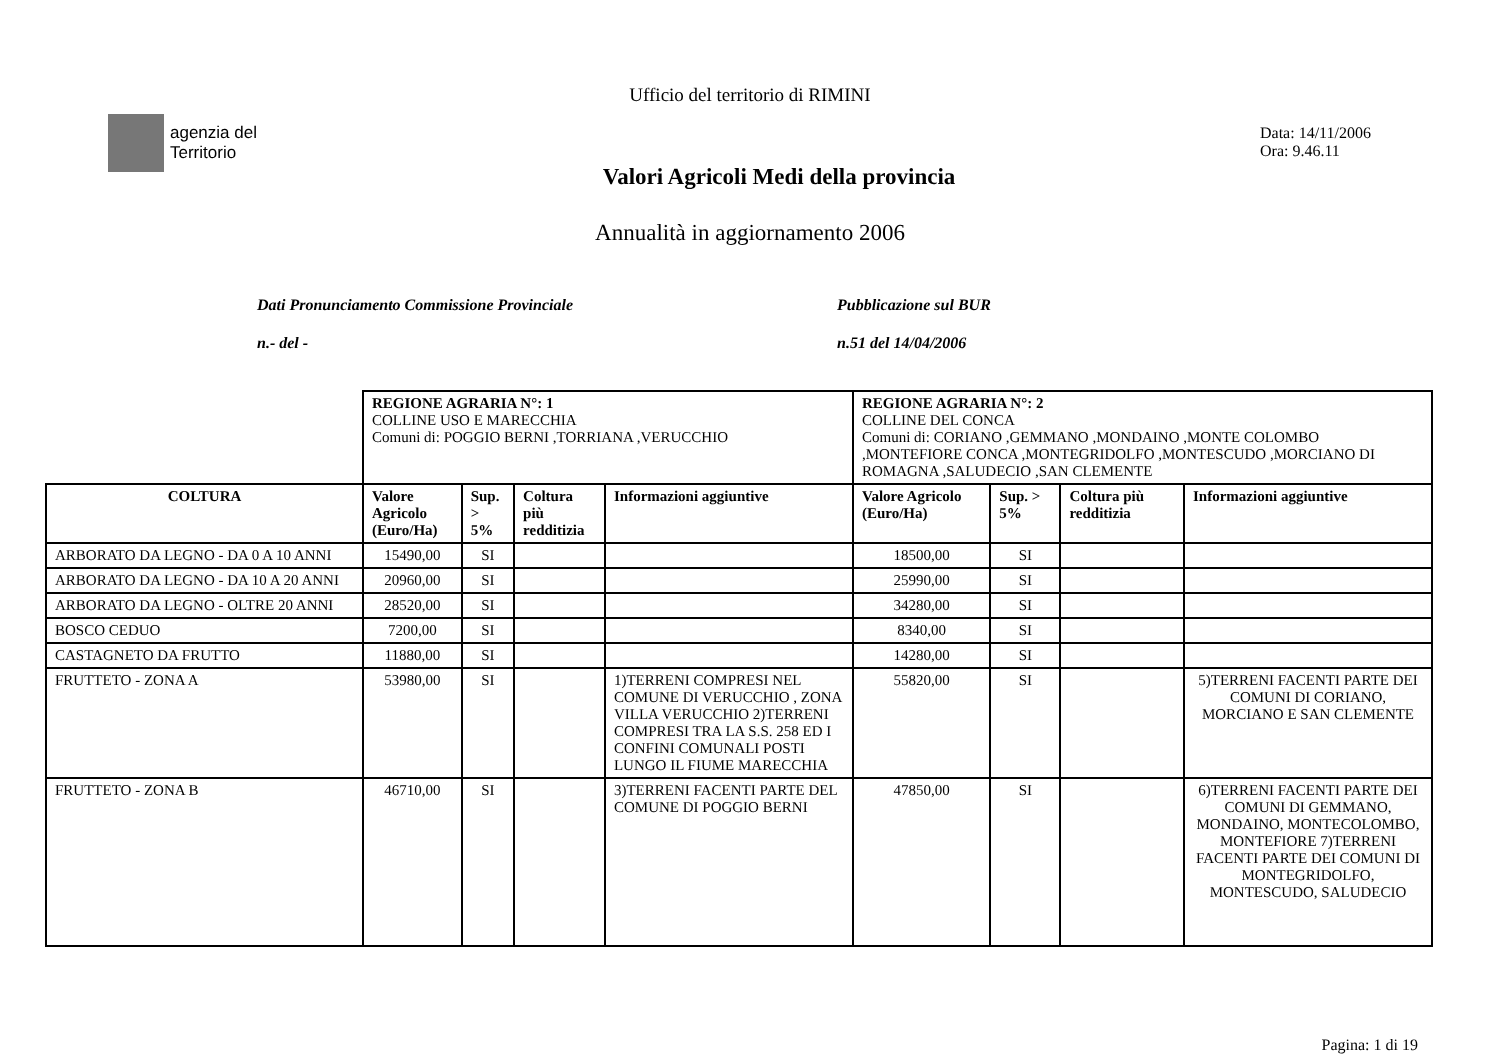Ufficio del territorio di RIMINI
agenzia del
Territorio
Valori Agricoli Medi della provincia
Data: 14/11/2006
Ora: 9.46.11
Annualità in aggiornamento 2006
Dati Pronunciamento Commissione Provinciale
n.- del -
Pubblicazione sul BUR
n.51 del 14/04/2006
| | REGIONE AGRARIA N°: 1 COLLINE USO E MARECCHIA Comuni di: POGGIO BERNI ,TORRIANA ,VERUCCHIO | | | | REGIONE AGRARIA N°: 2 COLLINE DEL CONCA Comuni di: CORIANO ,GEMMANO ,MONDAINO ,MONTE COLOMBO ,MONTEFIORE CONCA ,MONTEGRIDOLFO ,MONTESCUDO ,MORCIANO DI ROMAGNA ,SALUDECIO ,SAN CLEMENTE | | | |
| COLTURA | Valore Agricolo (Euro/Ha) | Sup. > 5% | Coltura più redditizia | Informazioni aggiuntive | Valore Agricolo (Euro/Ha) | Sup. > 5% | Coltura più redditizia | Informazioni aggiuntive |
| ARBORATO DA LEGNO - DA 0 A 10 ANNI | 15490,00 | SI | | | 18500,00 | SI | | |
| ARBORATO DA LEGNO - DA 10 A 20 ANNI | 20960,00 | SI | | | 25990,00 | SI | | |
| ARBORATO DA LEGNO - OLTRE 20 ANNI | 28520,00 | SI | | | 34280,00 | SI | | |
| BOSCO CEDUO | 7200,00 | SI | | | 8340,00 | SI | | |
| CASTAGNETO DA FRUTTO | 11880,00 | SI | | | 14280,00 | SI | | |
| FRUTTETO - ZONA A | 53980,00 | SI | | 1)TERRENI COMPRESI NEL COMUNE DI VERUCCHIO , ZONA VILLA VERUCCHIO 2)TERRENI COMPRESI TRA LA S.S. 258 ED I CONFINI COMUNALI POSTI LUNGO IL FIUME MARECCHIA | 55820,00 | SI | | 5)TERRENI FACENTI PARTE DEI COMUNI DI CORIANO, MORCIANO E SAN CLEMENTE |
| FRUTTETO - ZONA B | 46710,00 | SI | | 3)TERRENI FACENTI PARTE DEL COMUNE DI POGGIO BERNI | 47850,00 | SI | | 6)TERRENI FACENTI PARTE DEI COMUNI DI GEMMANO, MONDAINO, MONTECOLOMBO, MONTEFIORE 7)TERRENI FACENTI PARTE DEI COMUNI DI MONTEGRIDOLFO, MONTESCUDO, SALUDECIO |
Pagina: 1 di 19